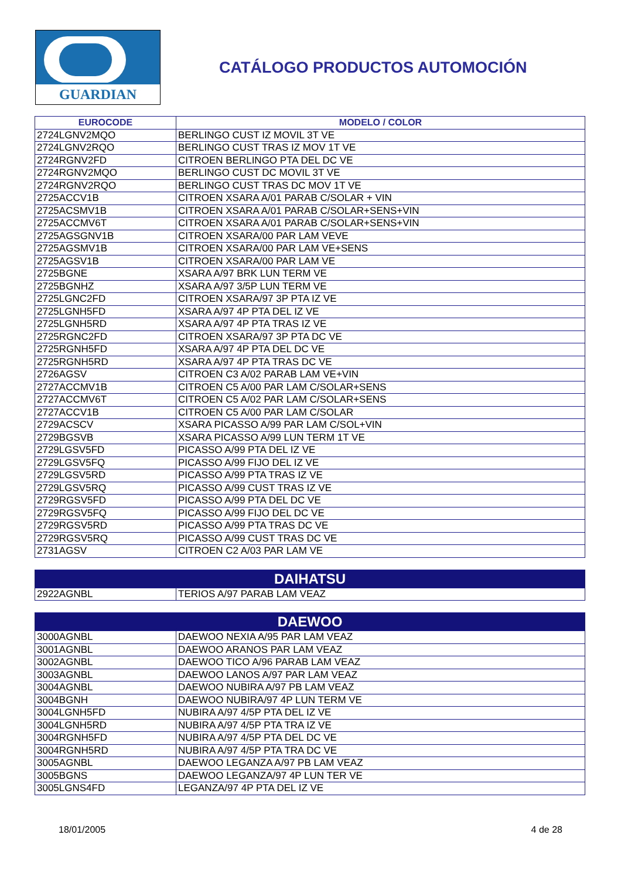GUARDIAN
CATÁLOGO PRODUCTOS AUTOMOCIÓN
| EUROCODE | MODELO / COLOR |
| --- | --- |
| 2724LGNV2MQO | BERLINGO CUST IZ MOVIL 3T VE |
| 2724LGNV2RQO | BERLINGO CUST TRAS IZ MOV 1T VE |
| 2724RGNV2FD | CITROEN BERLINGO PTA DEL DC VE |
| 2724RGNV2MQO | BERLINGO CUST DC MOVIL 3T VE |
| 2724RGNV2RQO | BERLINGO CUST TRAS DC MOV 1T VE |
| 2725ACCV1B | CITROEN XSARA A/01 PARAB C/SOLAR + VIN |
| 2725ACSMV1B | CITROEN XSARA A/01 PARAB C/SOLAR+SENS+VIN |
| 2725ACCMV6T | CITROEN XSARA A/01 PARAB C/SOLAR+SENS+VIN |
| 2725AGSGNV1B | CITROEN XSARA/00 PAR LAM VEVE |
| 2725AGSMV1B | CITROEN XSARA/00 PAR LAM VE+SENS |
| 2725AGSV1B | CITROEN XSARA/00 PAR LAM VE |
| 2725BGNE | XSARA A/97 BRK LUN TERM VE |
| 2725BGNHZ | XSARA A/97 3/5P LUN TERM VE |
| 2725LGNC2FD | CITROEN XSARA/97 3P PTA IZ VE |
| 2725LGNH5FD | XSARA A/97 4P PTA DEL IZ VE |
| 2725LGNH5RD | XSARA A/97 4P PTA TRAS IZ VE |
| 2725RGNC2FD | CITROEN XSARA/97 3P PTA DC VE |
| 2725RGNH5FD | XSARA A/97 4P PTA DEL DC VE |
| 2725RGNH5RD | XSARA A/97 4P PTA TRAS DC VE |
| 2726AGSV | CITROEN C3 A/02 PARAB LAM VE+VIN |
| 2727ACCMV1B | CITROEN C5 A/00 PAR LAM C/SOLAR+SENS |
| 2727ACCMV6T | CITROEN C5 A/02 PAR LAM C/SOLAR+SENS |
| 2727ACCV1B | CITROEN C5 A/00 PAR LAM C/SOLAR |
| 2729ACSCV | XSARA PICASSO A/99 PAR LAM C/SOL+VIN |
| 2729BGSVB | XSARA PICASSO A/99 LUN TERM 1T VE |
| 2729LGSV5FD | PICASSO A/99 PTA DEL IZ VE |
| 2729LGSV5FQ | PICASSO A/99 FIJO DEL IZ VE |
| 2729LGSV5RD | PICASSO A/99 PTA TRAS IZ VE |
| 2729LGSV5RQ | PICASSO A/99 CUST TRAS IZ VE |
| 2729RGSV5FD | PICASSO A/99 PTA DEL DC VE |
| 2729RGSV5FQ | PICASSO A/99 FIJO DEL DC VE |
| 2729RGSV5RD | PICASSO A/99 PTA TRAS DC VE |
| 2729RGSV5RQ | PICASSO A/99 CUST TRAS DC VE |
| 2731AGSV | CITROEN C2 A/03 PAR LAM VE |
| DAIHATSU | |
| 2922AGNBL | TERIOS A/97 PARAB LAM VEAZ |
| DAEWOO | |
| 3000AGNBL | DAEWOO NEXIA A/95 PAR LAM VEAZ |
| 3001AGNBL | DAEWOO ARANOS PAR LAM VEAZ |
| 3002AGNBL | DAEWOO TICO A/96 PARAB LAM VEAZ |
| 3003AGNBL | DAEWOO LANOS A/97 PAR LAM VEAZ |
| 3004AGNBL | DAEWOO NUBIRA A/97 PB LAM VEAZ |
| 3004BGNH | DAEWOO NUBIRA/97 4P LUN TERM VE |
| 3004LGNH5FD | NUBIRA A/97 4/5P PTA DEL IZ VE |
| 3004LGNH5RD | NUBIRA A/97 4/5P PTA TRA IZ VE |
| 3004RGNH5FD | NUBIRA A/97 4/5P PTA DEL DC VE |
| 3004RGNH5RD | NUBIRA A/97 4/5P PTA TRA DC VE |
| 3005AGNBL | DAEWOO LEGANZA A/97 PB LAM VEAZ |
| 3005BGNS | DAEWOO LEGANZA/97 4P LUN TER VE |
| 3005LGNS4FD | LEGANZA/97 4P PTA DEL IZ VE |
18/01/2005 4 de 28